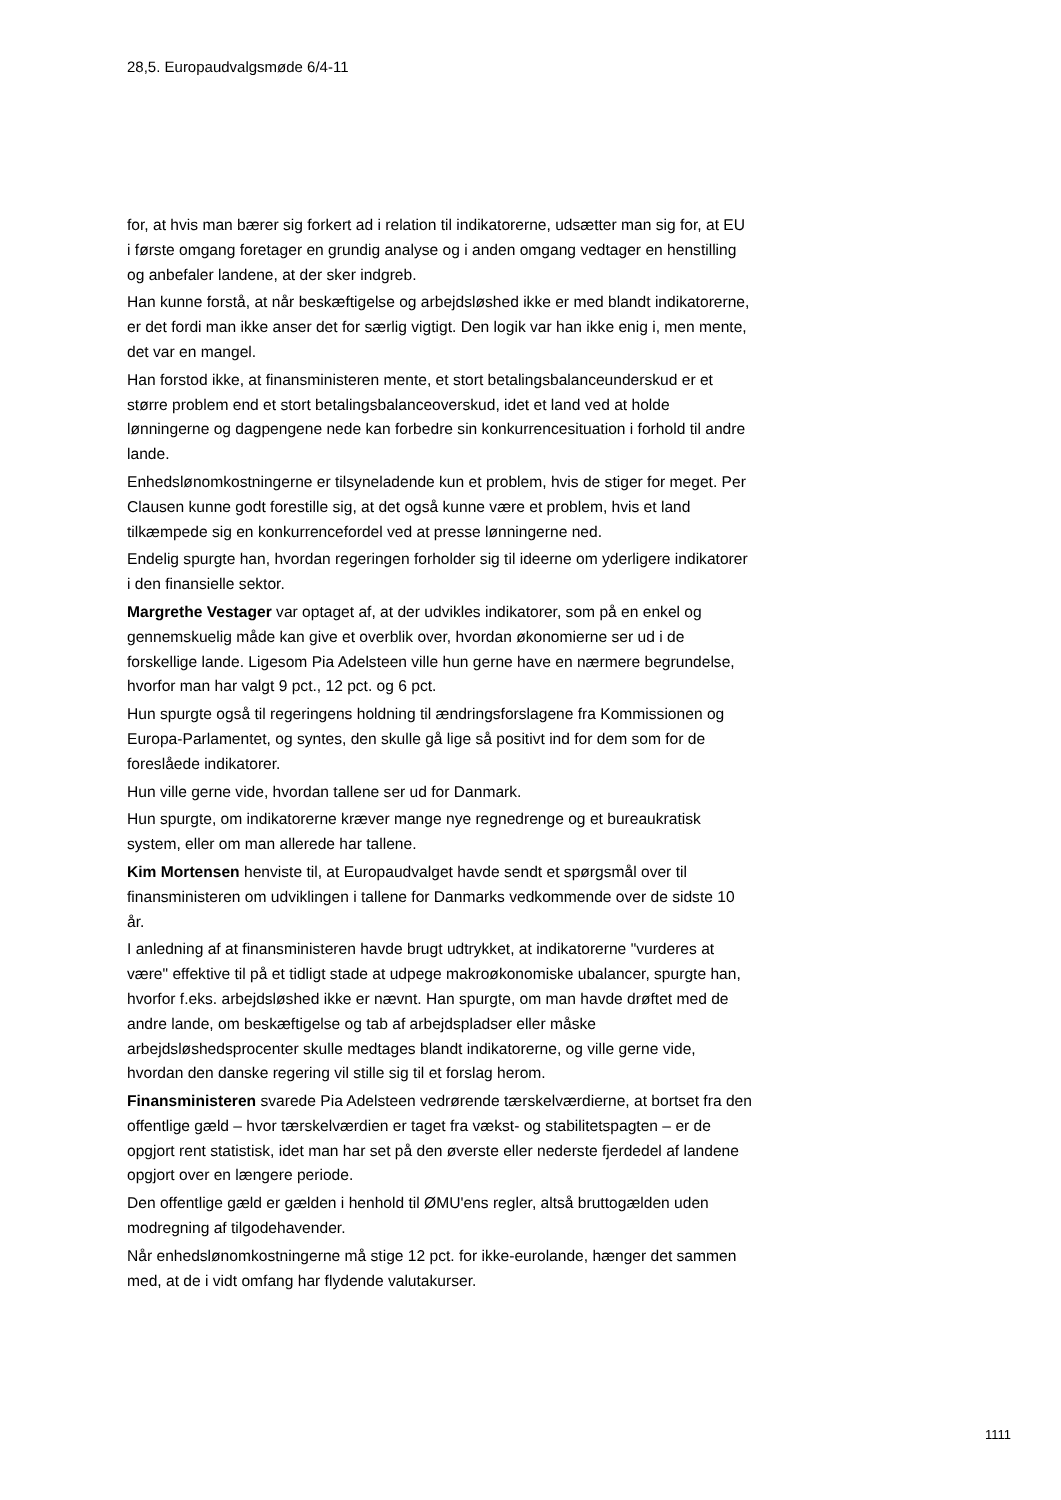28,5. Europaudvalgsmøde 6/4-11
for, at hvis man bærer sig forkert ad i relation til indikatorerne, udsætter man sig for, at EU i første omgang foretager en grundig analyse og i anden omgang vedtager en henstilling og anbefaler landene, at der sker indgreb.
Han kunne forstå, at når beskæftigelse og arbejdsløshed ikke er med blandt indikatorerne, er det fordi man ikke anser det for særlig vigtigt. Den logik var han ikke enig i, men mente, det var en mangel.
Han forstod ikke, at finansministeren mente, et stort betalingsbalanceunderskud er et større problem end et stort betalingsbalanceoverskud, idet et land ved at holde lønningerne og dagpengene nede kan forbedre sin konkurrencesituation i forhold til andre lande.
Enhedslønomkostningerne er tilsyneladende kun et problem, hvis de stiger for meget. Per Clausen kunne godt forestille sig, at det også kunne være et problem, hvis et land tilkæmpede sig en konkurrencefordel ved at presse lønningerne ned.
Endelig spurgte han, hvordan regeringen forholder sig til ideerne om yderligere indikatorer i den finansielle sektor.
Margrethe Vestager var optaget af, at der udvikles indikatorer, som på en enkel og gennemskuelig måde kan give et overblik over, hvordan økonomierne ser ud i de forskellige lande. Ligesom Pia Adelsteen ville hun gerne have en nærmere begrundelse, hvorfor man har valgt 9 pct., 12 pct. og 6 pct.
Hun spurgte også til regeringens holdning til ændringsforslagene fra Kommissionen og Europa-Parlamentet, og syntes, den skulle gå lige så positivt ind for dem som for de foreslåede indikatorer.
Hun ville gerne vide, hvordan tallene ser ud for Danmark.
Hun spurgte, om indikatorerne kræver mange nye regnedrenge og et bureaukratisk system, eller om man allerede har tallene.
Kim Mortensen henviste til, at Europaudvalget havde sendt et spørgsmål over til finansministeren om udviklingen i tallene for Danmarks vedkommende over de sidste 10 år.
I anledning af at finansministeren havde brugt udtrykket, at indikatorerne "vurderes at være" effektive til på et tidligt stade at udpege makroøkonomiske ubalancer, spurgte han, hvorfor f.eks. arbejdsløshed ikke er nævnt. Han spurgte, om man havde drøftet med de andre lande, om beskæftigelse og tab af arbejdspladser eller måske arbejdsløshedsprocenter skulle medtages blandt indikatorerne, og ville gerne vide, hvordan den danske regering vil stille sig til et forslag herom.
Finansministeren svarede Pia Adelsteen vedrørende tærskelværdierne, at bortset fra den offentlige gæld – hvor tærskelværdien er taget fra vækst- og stabilitetspagten – er de opgjort rent statistisk, idet man har set på den øverste eller nederste fjerdedel af landene opgjort over en længere periode.
Den offentlige gæld er gælden i henhold til ØMU'ens regler, altså bruttogælden uden modregning af tilgodehavender.
Når enhedslønomkostningerne må stige 12 pct. for ikke-eurolande, hænger det sammen med, at de i vidt omfang har flydende valutakurser.
1111